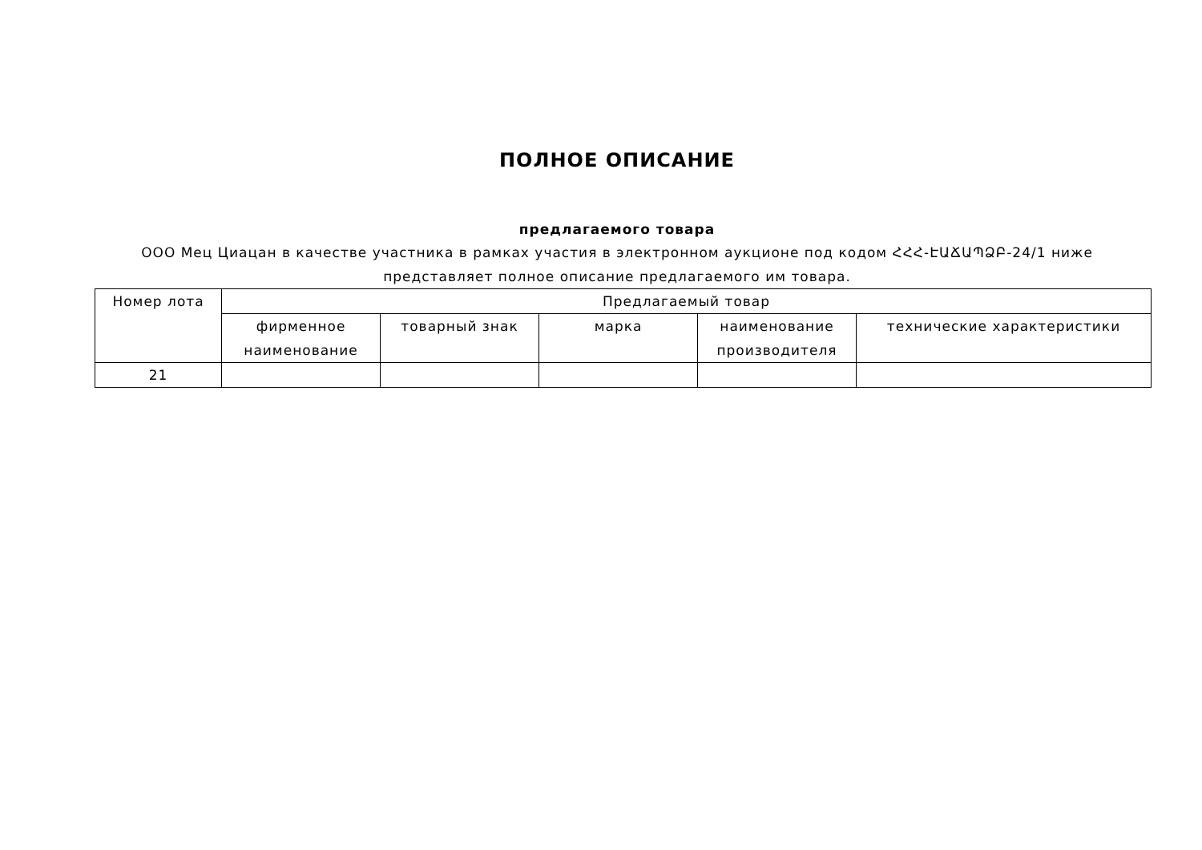ПОЛНОЕ ОПИСАНИЕ
предлагаемого товара
ООО Мец Циацан в качестве участника в рамках участия в электронном аукционе под кодом ՀՀՀ-ԷԱՃԱՊՁԲ-24/1 ниже представляет полное описание предлагаемого им товара.
| Номер лота | Предлагаемый товар | | | | |
| --- | --- | --- | --- | --- | --- |
| | фирменное наименование | товарный знак | марка | наименование производителя | технические характеристики |
| 21 | | | | | |